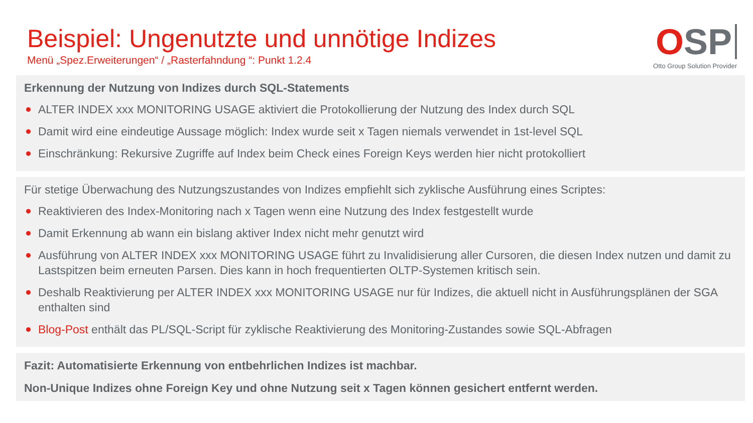Beispiel: Ungenutzte und unnötige Indizes
Menü „Spez.Erweiterungen“ / „Rasterfahndung “: Punkt 1.2.4
OSP
Otto Group Solution Provider
Erkennung der Nutzung von Indizes durch SQL-Statements
ALTER INDEX xxx MONITORING USAGE aktiviert die Protokollierung der Nutzung des Index durch SQL
Damit wird eine eindeutige Aussage möglich: Index wurde seit x Tagen niemals verwendet in 1st-level SQL
Einschränkung: Rekursive Zugriffe auf Index beim Check eines Foreign Keys werden hier nicht protokolliert
Für stetige Überwachung des Nutzungszustandes von Indizes empfiehlt sich zyklische Ausführung eines Scriptes:
Reaktivieren des Index-Monitoring nach x Tagen wenn eine Nutzung des Index festgestellt wurde
Damit Erkennung ab wann ein bislang aktiver Index nicht mehr genutzt wird
Ausführung von ALTER INDEX xxx MONITORING USAGE führt zu Invalidisierung aller Cursoren, die diesen Index nutzen und damit zu Lastspitzen beim erneuten Parsen. Dies kann in hoch frequentierten OLTP-Systemen kritisch sein.
Deshalb Reaktivierung per ALTER INDEX xxx MONITORING USAGE nur für Indizes, die aktuell nicht in Ausführungsplänen der SGA enthalten sind
Blog-Post enthält das PL/SQL-Script für zyklische Reaktivierung des Monitoring-Zustandes sowie SQL-Abfragen
Fazit: Automatisierte Erkennung von entbehrlichen Indizes ist machbar.
Non-Unique Indizes ohne Foreign Key und ohne Nutzung seit x Tagen können gesichert entfernt werden.